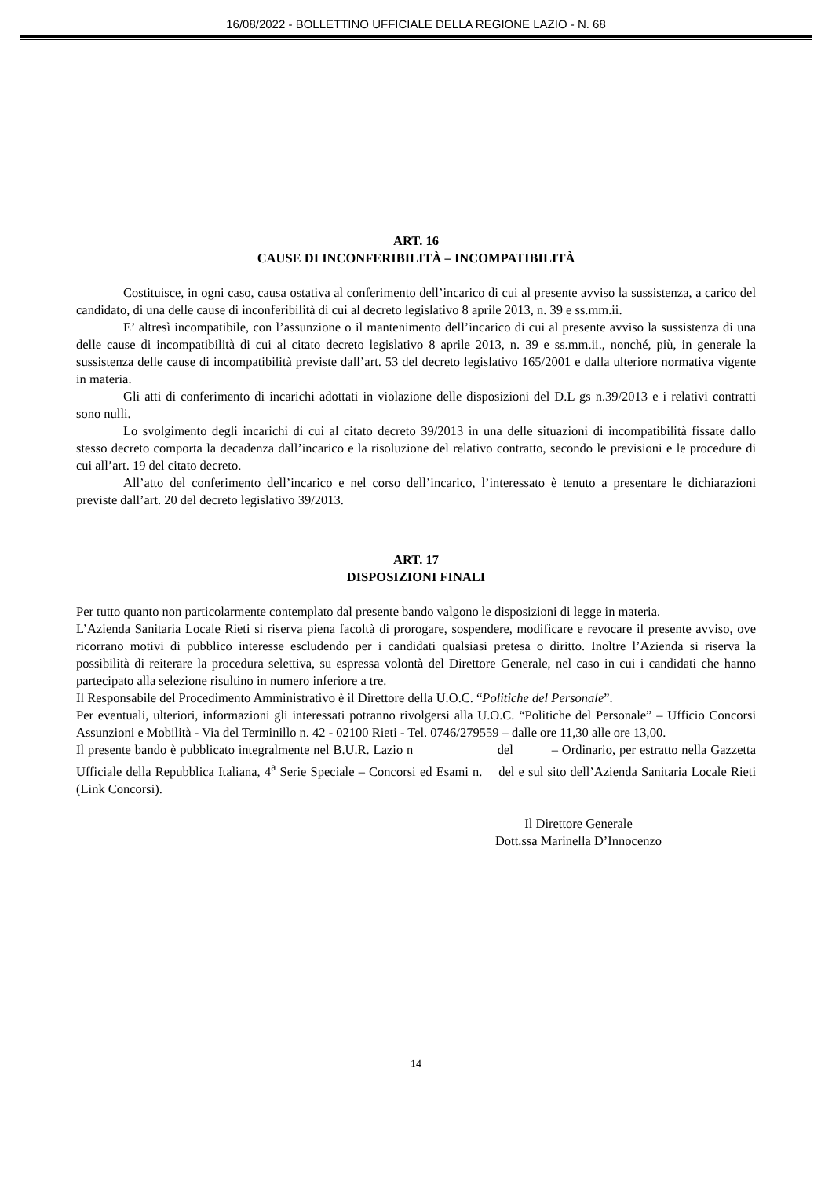16/08/2022 - BOLLETTINO UFFICIALE DELLA REGIONE LAZIO - N. 68
ART. 16
CAUSE DI INCONFERIBILITÀ – INCOMPATIBILITÀ
Costituisce, in ogni caso, causa ostativa al conferimento dell’incarico di cui al presente avviso la sussistenza, a carico del candidato, di una delle cause di inconferibilità di cui al decreto legislativo 8 aprile 2013, n. 39 e ss.mm.ii.
E’ altresì incompatibile, con l’assunzione o il mantenimento dell’incarico di cui al presente avviso la sussistenza di una delle cause di incompatibilità di cui al citato decreto legislativo 8 aprile 2013, n. 39 e ss.mm.ii., nonché, più, in generale la sussistenza delle cause di incompatibilità previste dall’art. 53 del decreto legislativo 165/2001 e dalla ulteriore normativa vigente in materia.
Gli atti di conferimento di incarichi adottati in violazione delle disposizioni del D.L gs n.39/2013 e i relativi contratti sono nulli.
Lo svolgimento degli incarichi di cui al citato decreto 39/2013 in una delle situazioni di incompatibilità fissate dallo stesso decreto comporta la decadenza dall’incarico e la risoluzione del relativo contratto, secondo le previsioni e le procedure di cui all’art. 19 del citato decreto.
All’atto del conferimento dell’incarico e nel corso dell’incarico, l’interessato è tenuto a presentare le dichiarazioni previste dall’art. 20 del decreto legislativo 39/2013.
ART. 17
DISPOSIZIONI FINALI
Per tutto quanto non particolarmente contemplato dal presente bando valgono le disposizioni di legge in materia.
L’Azienda Sanitaria Locale Rieti si riserva piena facoltà di prorogare, sospendere, modificare e revocare il presente avviso, ove ricorrano motivi di pubblico interesse escludendo per i candidati qualsiasi pretesa o diritto. Inoltre l’Azienda si riserva la possibilità di reiterare la procedura selettiva, su espressa volontà del Direttore Generale, nel caso in cui i candidati che hanno partecipato alla selezione risultino in numero inferiore a tre.
Il Responsabile del Procedimento Amministrativo è il Direttore della U.O.C. “Politiche del Personale”.
Per eventuali, ulteriori, informazioni gli interessati potranno rivolgersi alla U.O.C. “Politiche del Personale” – Ufficio Concorsi Assunzioni e Mobilità - Via del Terminillo n. 42 - 02100 Rieti - Tel. 0746/279559 – dalle ore 11,30 alle ore 13,00.
Il presente bando è pubblicato integralmente nel B.U.R. Lazio n del – Ordinario, per estratto nella Gazzetta Ufficiale della Repubblica Italiana, 4<sup>a</sup> Serie Speciale – Concorsi ed Esami n. del e sul sito dell’Azienda Sanitaria Locale Rieti (Link Concorsi).
Il Direttore Generale
Dott.ssa Marinella D’Innocenzo
14